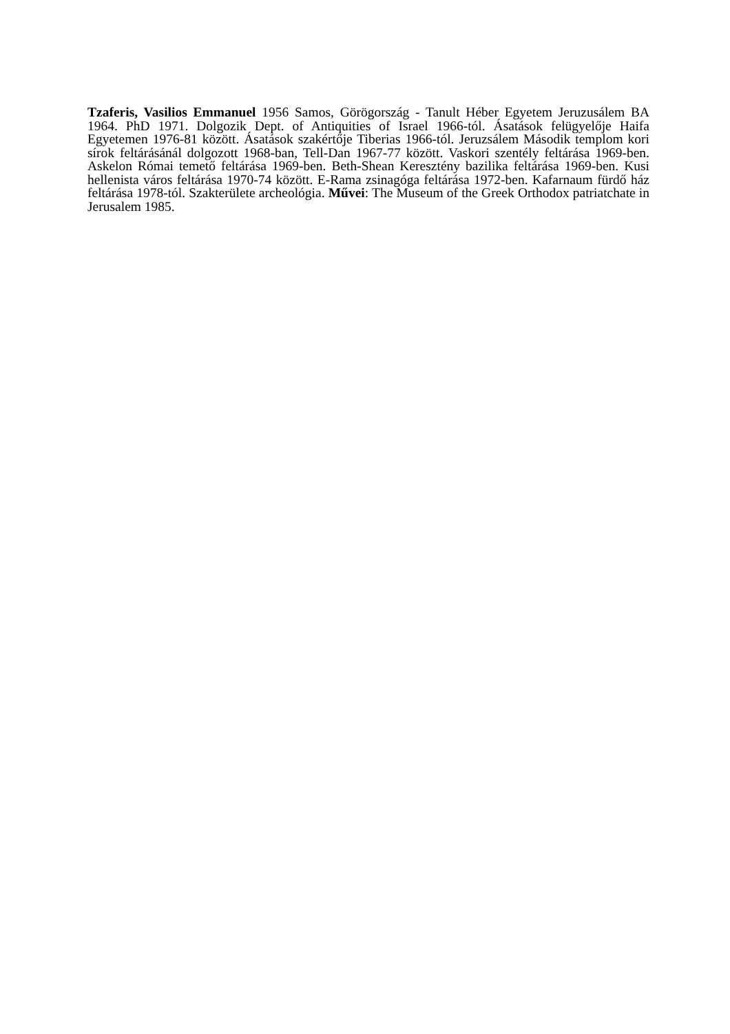Tzaferis, Vasilios Emmanuel 1956 Samos, Görögország - Tanult Héber Egyetem Jeruzusálem BA 1964. PhD 1971. Dolgozik Dept. of Antiquities of Israel 1966-tól. Ásatások felügyelője Haifa Egyetemen 1976-81 között. Ásatások szakértője Tiberias 1966-tól. Jeruzsálem Második templom kori sírok feltárásánál dolgozott 1968-ban, Tell-Dan 1967-77 között. Vaskori szentély feltárása 1969-ben. Askelon Római temető feltárása 1969-ben. Beth-Shean Keresztény bazilika feltárása 1969-ben. Kusi hellenista város feltárása 1970-74 között. E-Rama zsinagóga feltárása 1972-ben. Kafarnaum fürdő ház feltárása 1978-tól. Szakterülete archeológia. Művei: The Museum of the Greek Orthodox patriatchate in Jerusalem 1985.